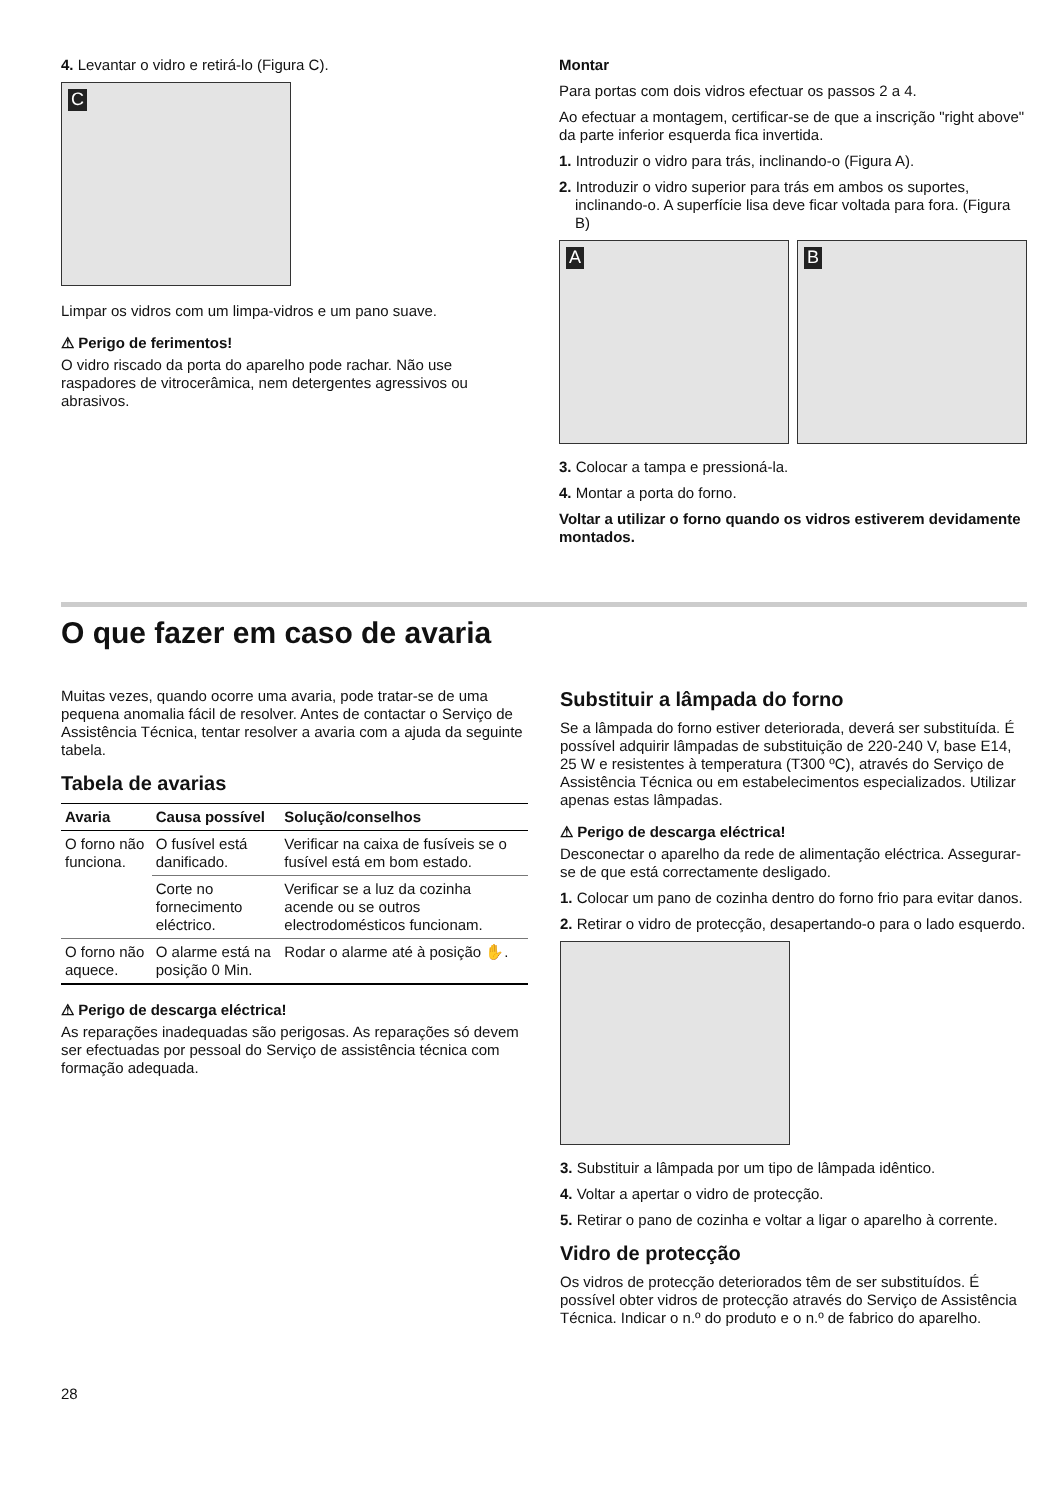4. Levantar o vidro e retirá-lo (Figura C).
C
Limpar os vidros com um limpa-vidros e um pano suave.
⚠ Perigo de ferimentos!
O vidro riscado da porta do aparelho pode rachar. Não use raspadores de vitrocerâmica, nem detergentes agressivos ou abrasivos.
Montar
Para portas com dois vidros efectuar os passos 2 a 4.
Ao efectuar a montagem, certificar-se de que a inscrição "right above" da parte inferior esquerda fica invertida.
1. Introduzir o vidro para trás, inclinando-o (Figura A).
2. Introduzir o vidro superior para trás em ambos os suportes, inclinando-o. A superfície lisa deve ficar voltada para fora. (Figura B)
A
B
3. Colocar a tampa e pressioná-la.
4. Montar a porta do forno.
Voltar a utilizar o forno quando os vidros estiverem devidamente montados.
O que fazer em caso de avaria
Muitas vezes, quando ocorre uma avaria, pode tratar-se de uma pequena anomalia fácil de resolver. Antes de contactar o Serviço de Assistência Técnica, tentar resolver a avaria com a ajuda da seguinte tabela.
Tabela de avarias
| Avaria | Causa possível | Solução/conselhos |
| --- | --- | --- |
| O forno não funciona. | O fusível está danificado. | Verificar na caixa de fusíveis se o fusível está em bom estado. |
| | Corte no fornecimento eléctrico. | Verificar se a luz da cozinha acende ou se outros electrodomésticos funcionam. |
| O forno não aquece. | O alarme está na posição 0 Min. | Rodar o alarme até à posição ✋. |
⚠ Perigo de descarga eléctrica!
As reparações inadequadas são perigosas. As reparações só devem ser efectuadas por pessoal do Serviço de assistência técnica com formação adequada.
Substituir a lâmpada do forno
Se a lâmpada do forno estiver deteriorada, deverá ser substituída. É possível adquirir lâmpadas de substituição de 220-240 V, base E14, 25 W e resistentes à temperatura (T300 ºC), através do Serviço de Assistência Técnica ou em estabelecimentos especializados. Utilizar apenas estas lâmpadas.
⚠ Perigo de descarga eléctrica!
Desconectar o aparelho da rede de alimentação eléctrica. Assegurar-se de que está correctamente desligado.
1. Colocar um pano de cozinha dentro do forno frio para evitar danos.
2. Retirar o vidro de protecção, desapertando-o para o lado esquerdo.
3. Substituir a lâmpada por um tipo de lâmpada idêntico.
4. Voltar a apertar o vidro de protecção.
5. Retirar o pano de cozinha e voltar a ligar o aparelho à corrente.
Vidro de protecção
Os vidros de protecção deteriorados têm de ser substituídos. É possível obter vidros de protecção através do Serviço de Assistência Técnica. Indicar o n.º do produto e o n.º de fabrico do aparelho.
28